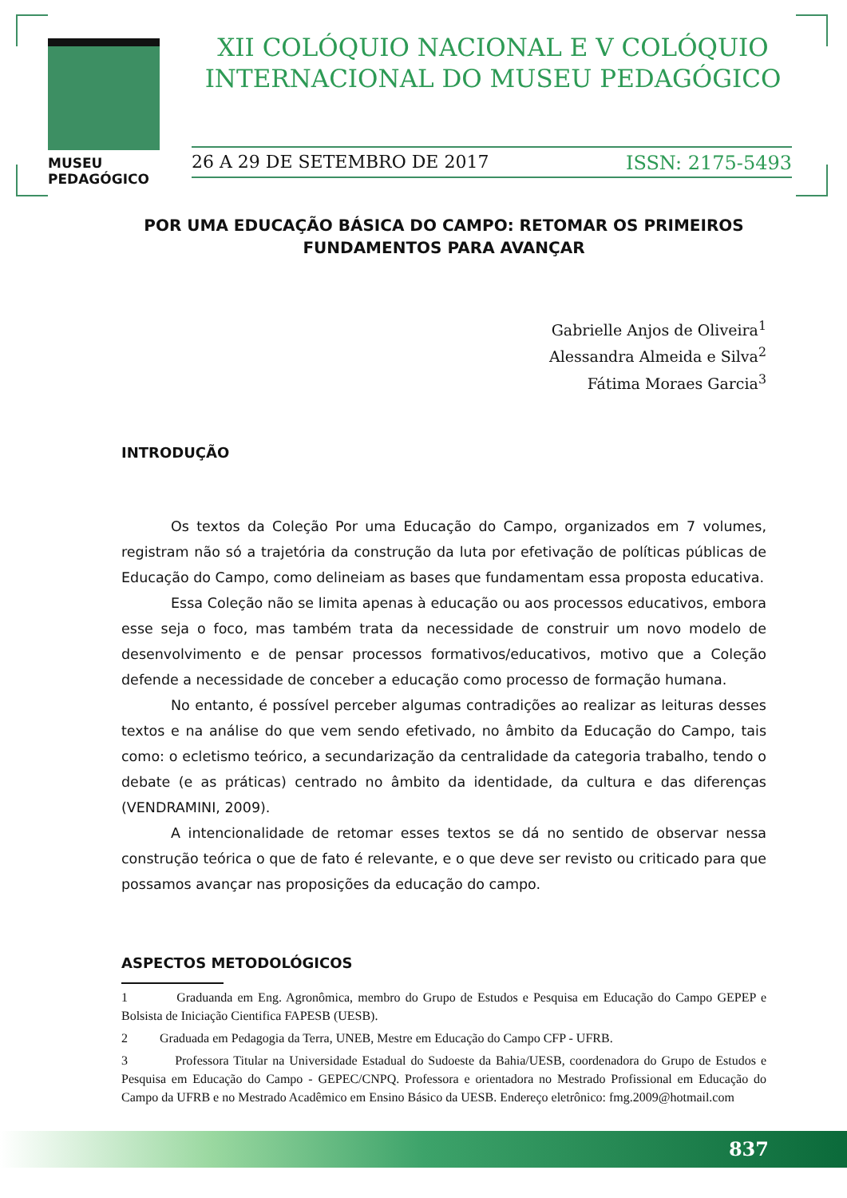MUSEU PEDAGÓGICO
XII COLÓQUIO NACIONAL E V COLÓQUIO INTERNACIONAL DO MUSEU PEDAGÓGICO
26 A 29 DE SETEMBRO DE 2017 ISSN: 2175-5493
POR UMA EDUCAÇÃO BÁSICA DO CAMPO: RETOMAR OS PRIMEIROS FUNDAMENTOS PARA AVANÇAR
Gabrielle Anjos de Oliveira<sup>1</sup>
Alessandra Almeida e Silva<sup>2</sup>
Fátima Moraes Garcia<sup>3</sup>
INTRODUÇÃO
Os textos da Coleção Por uma Educação do Campo, organizados em 7 volumes, registram não só a trajetória da construção da luta por efetivação de políticas públicas de Educação do Campo, como delineiam as bases que fundamentam essa proposta educativa.
Essa Coleção não se limita apenas à educação ou aos processos educativos, embora esse seja o foco, mas também trata da necessidade de construir um novo modelo de desenvolvimento e de pensar processos formativos/educativos, motivo que a Coleção defende a necessidade de conceber a educação como processo de formação humana.
No entanto, é possível perceber algumas contradições ao realizar as leituras desses textos e na análise do que vem sendo efetivado, no âmbito da Educação do Campo, tais como: o ecletismo teórico, a secundarização da centralidade da categoria trabalho, tendo o debate (e as práticas) centrado no âmbito da identidade, da cultura e das diferenças (VENDRAMINI, 2009).
A intencionalidade de retomar esses textos se dá no sentido de observar nessa construção teórica o que de fato é relevante, e o que deve ser revisto ou criticado para que possamos avançar nas proposições da educação do campo.
ASPECTOS METODOLÓGICOS
1 Graduanda em Eng. Agronômica, membro do Grupo de Estudos e Pesquisa em Educação do Campo GEPEP e Bolsista de Iniciação Cientifica FAPESB (UESB).
2 Graduada em Pedagogia da Terra, UNEB, Mestre em Educação do Campo CFP - UFRB.
3 Professora Titular na Universidade Estadual do Sudoeste da Bahia/UESB, coordenadora do Grupo de Estudos e Pesquisa em Educação do Campo - GEPEC/CNPQ. Professora e orientadora no Mestrado Profissional em Educação do Campo da UFRB e no Mestrado Acadêmico em Ensino Básico da UESB. Endereço eletrônico: fmg.2009@hotmail.com
837